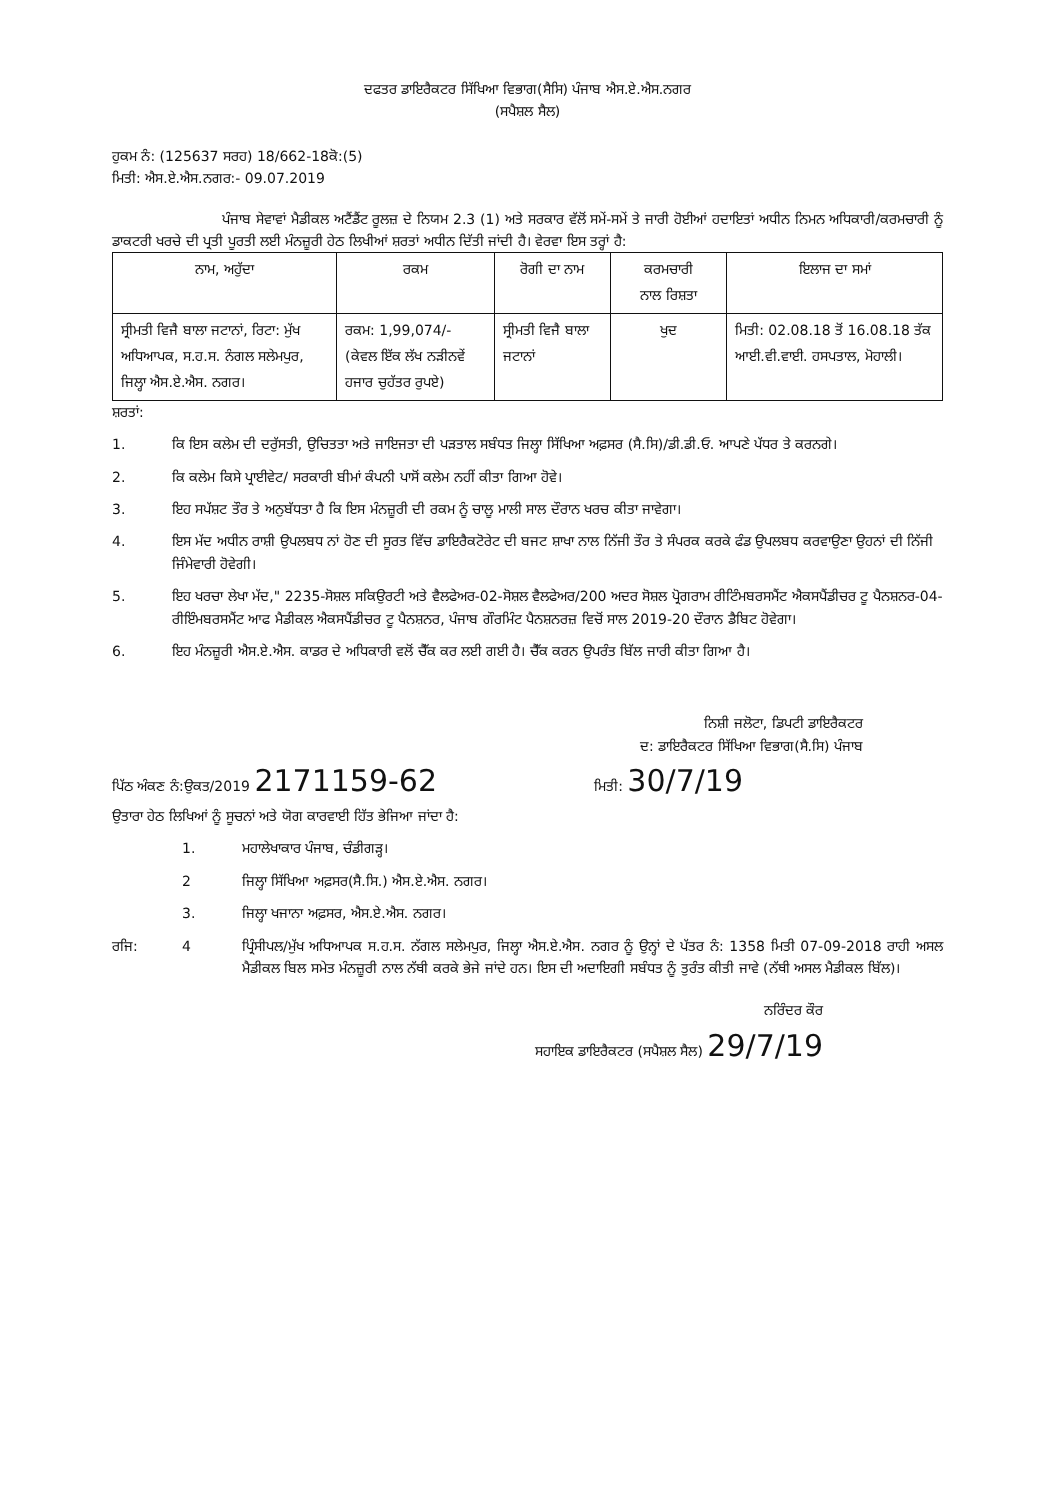ਦਫਤਰ ਡਾਇਰੈਕਟਰ ਸਿੱਖਿਆ ਵਿਭਾਗ(ਸੈਸਿ) ਪੰਜਾਬ ਐਸ.ਏ.ਐਸ.ਨਗਰ
(ਸਪੈਸ਼ਲ ਸੈਲ)
ਹੁਕਮ ਨੰ: (125637 ਸਰਹ) 18/662-18ਕੋ:(5)
ਮਿਤੀ: ਐਸ.ਏ.ਐਸ.ਨਗਰ:- 09.07.2019
ਪੰਜਾਬ ਸੇਵਾਵਾਂ ਮੈਡੀਕਲ ਅਟੈਂਡੈਂਟ ਰੂਲਜ਼ ਦੇ ਨਿਯਮ 2.3 (1) ਅਤੇ ਸਰਕਾਰ ਵੱਲੋਂ ਸਮੇਂ-ਸਮੇਂ ਤੇ ਜਾਰੀ ਹੋਈਆਂ ਹਦਾਇਤਾਂ ਅਧੀਨ ਨਿਮਨ ਅਧਿਕਾਰੀ/ਕਰਮਚਾਰੀ ਨੂੰ ਡਾਕਟਰੀ ਖਰਚੇ ਦੀ ਪ੍ਰਤੀ ਪੂਰਤੀ ਲਈ ਮੰਨਜ਼ੂਰੀ ਹੇਠ ਲਿਖੀਆਂ ਸ਼ਰਤਾਂ ਅਧੀਨ ਦਿੱਤੀ ਜਾਂਦੀ ਹੈ। ਵੇਰਵਾ ਇਸ ਤਰ੍ਹਾਂ ਹੈ:
| ਨਾਮ, ਅਹੁੱਦਾ | ਰਕਮ | ਰੋਗੀ ਦਾ ਨਾਮ | ਕਰਮਚਾਰੀ ਨਾਲ ਰਿਸ਼ਤਾ | ਇਲਾਜ ਦਾ ਸਮਾਂ |
| ਸ੍ਰੀਮਤੀ ਵਿਜੈ ਬਾਲਾ ਜਟਾਨਾਂ, ਰਿਟਾ: ਮੁੱਖ ਅਧਿਆਪਕ, ਸ.ਹ.ਸ. ਨੰਗਲ ਸਲੇਮਪੁਰ, ਜਿਲ੍ਹਾ ਐਸ.ਏ.ਐਸ. ਨਗਰ। | ਰਕਮ: 1,99,074/- (ਕੇਵਲ ਇੱਕ ਲੱਖ ਨੜੀਨਵੇਂ ਹਜਾਰ ਚੁਹੱਤਰ ਰੁਪਏ) | ਸ੍ਰੀਮਤੀ ਵਿਜੈ ਬਾਲਾ ਜਟਾਨਾਂ | ਖੁਦ | ਮਿਤੀ: 02.08.18 ਤੋਂ 16.08.18 ਤੱਕ ਆਈ.ਵੀ.ਵਾਈ. ਹਸਪਤਾਲ, ਮੋਹਾਲੀ। |
ਸ਼ਰਤਾਂ:
1. ਕਿ ਇਸ ਕਲੇਮ ਦੀ ਦਰੁੱਸਤੀ, ਉਚਿਤਤਾ ਅਤੇ ਜਾਇਜਤਾ ਦੀ ਪੜਤਾਲ ਸਬੰਧਤ ਜਿਲ੍ਹਾ ਸਿੱਖਿਆ ਅਫ਼ਸਰ (ਸੈ.ਸਿ)/ਡੀ.ਡੀ.ਓ. ਆਪਣੇ ਪੱਧਰ ਤੇ ਕਰਨਗੇ।
2. ਕਿ ਕਲੇਮ ਕਿਸੇ ਪ੍ਰਾਈਵੇਟ/ ਸਰਕਾਰੀ ਬੀਮਾਂ ਕੰਪਨੀ ਪਾਸੋਂ ਕਲੇਮ ਨਹੀਂ ਕੀਤਾ ਗਿਆ ਹੋਵੇ।
3. ਇਹ ਸਪੱਸ਼ਟ ਤੌਰ ਤੇ ਅਨੁਬੱਧਤਾ ਹੈ ਕਿ ਇਸ ਮੰਨਜ਼ੂਰੀ ਦੀ ਰਕਮ ਨੂੰ ਚਾਲੂ ਮਾਲੀ ਸਾਲ ਦੌਰਾਨ ਖਰਚ ਕੀਤਾ ਜਾਵੇਗਾ।
4. ਇਸ ਮੱਦ ਅਧੀਨ ਰਾਸ਼ੀ ਉਪਲਬਧ ਨਾਂ ਹੋਣ ਦੀ ਸੂਰਤ ਵਿੱਚ ਡਾਇਰੈਕਟੋਰੇਟ ਦੀ ਬਜਟ ਸ਼ਾਖਾ ਨਾਲ ਨਿੱਜੀ ਤੌਰ ਤੇ ਸੰਪਰਕ ਕਰਕੇ ਫੰਡ ਉਪਲਬਧ ਕਰਵਾਉਣਾ ਉਹਨਾਂ ਦੀ ਨਿੱਜੀ ਜਿੰਮੇਵਾਰੀ ਹੋਵੇਗੀ।
5. ਇਹ ਖਰਚਾ ਲੇਖਾ ਮੱਦ," 2235-ਸੋਸ਼ਲ ਸਕਿਉਰਟੀ ਅਤੇ ਵੈਲਫੇਅਰ-02-ਸੋਸ਼ਲ ਵੈਲਫੇਅਰ/200 ਅਦਰ ਸੋਸ਼ਲ ਪ੍ਰੋਗਰਾਮ ਰੀਟਿੰਮਬਰਸਮੈਂਟ ਐਕਸਪੈਂਡੀਚਰ ਟੂ ਪੈਨਸ਼ਨਰ-04-ਰੀਇੰਮਬਰਸਮੈਂਟ ਆਫ ਮੈਡੀਕਲ ਐਕਸਪੈਂਡੀਚਰ ਟੂ ਪੈਨਸ਼ਨਰ, ਪੰਜਾਬ ਗੌਰਮਿੰਟ ਪੈਨਸ਼ਨਰਜ਼ ਵਿਚੋਂ ਸਾਲ 2019-20 ਦੌਰਾਨ ਡੈਬਿਟ ਹੋਵੇਗਾ।
6. ਇਹ ਮੰਨਜ਼ੂਰੀ ਐਸ.ਏ.ਐਸ. ਕਾਡਰ ਦੇ ਅਧਿਕਾਰੀ ਵਲੋਂ ਚੈੱਕ ਕਰ ਲਈ ਗਈ ਹੈ। ਚੈੱਕ ਕਰਨ ਉਪਰੰਤ ਬਿੱਲ ਜਾਰੀ ਕੀਤਾ ਗਿਆ ਹੈ।
ਨਿਸ਼ੀ ਜਲੋਟਾ, ਡਿਪਟੀ ਡਾਇਰੈਕਟਰ
ਦ: ਡਾਇਰੈਕਟਰ ਸਿੱਖਿਆ ਵਿਭਾਗ(ਸੈ.ਸਿ) ਪੰਜਾਬ
ਪਿੱਠ ਅੰਕਣ ਨੰ:ਉਕਤ/2019 2171159-62
ਮਿਤੀ: 30/7/19
ਉਤਾਰਾ ਹੇਠ ਲਿਖਿਆਂ ਨੂੰ ਸੂਚਨਾਂ ਅਤੇ ਯੋਗ ਕਾਰਵਾਈ ਹਿੱਤ ਭੇਜਿਆ ਜਾਂਦਾ ਹੈ:
1. ਮਹਾਲੇਖਾਕਾਰ ਪੰਜਾਬ, ਚੰਡੀਗੜ੍ਹ।
2 ਜਿਲ੍ਹਾ ਸਿੱਖਿਆ ਅਫ਼ਸਰ(ਸੈ.ਸਿ.) ਐਸ.ਏ.ਐਸ. ਨਗਰ।
3. ਜਿਲ੍ਹਾ ਖਜਾਨਾ ਅਫ਼ਸਰ, ਐਸ.ਏ.ਐਸ. ਨਗਰ।
ਰਜਿ: 4 ਪ੍ਰਿੰਸੀਪਲ/ਮੁੱਖ ਅਧਿਆਪਕ ਸ.ਹ.ਸ. ਨੱਗਲ ਸਲੇਮਪੁਰ, ਜਿਲ੍ਹਾ ਐਸ.ਏ.ਐਸ. ਨਗਰ ਨੂੰ ਉਨ੍ਹਾਂ ਦੇ ਪੱਤਰ ਨੰ: 1358 ਮਿਤੀ 07-09-2018 ਰਾਹੀ ਅਸਲ ਮੈਡੀਕਲ ਬਿਲ ਸਮੇਤ ਮੰਨਜ਼ੂਰੀ ਨਾਲ ਨੱਥੀ ਕਰਕੇ ਭੇਜੇ ਜਾਂਦੇ ਹਨ। ਇਸ ਦੀ ਅਦਾਇਗੀ ਸਬੰਧਤ ਨੂੰ ਤੁਰੰਤ ਕੀਤੀ ਜਾਵੇ (ਨੱਥੀ ਅਸਲ ਮੈਡੀਕਲ ਬਿੱਲ)।
ਨਰਿੰਦਰ ਕੌਰ
ਸਹਾਇਕ ਡਾਇਰੈਕਟਰ (ਸਪੈਸ਼ਲ ਸੈਲ) 29/7/19